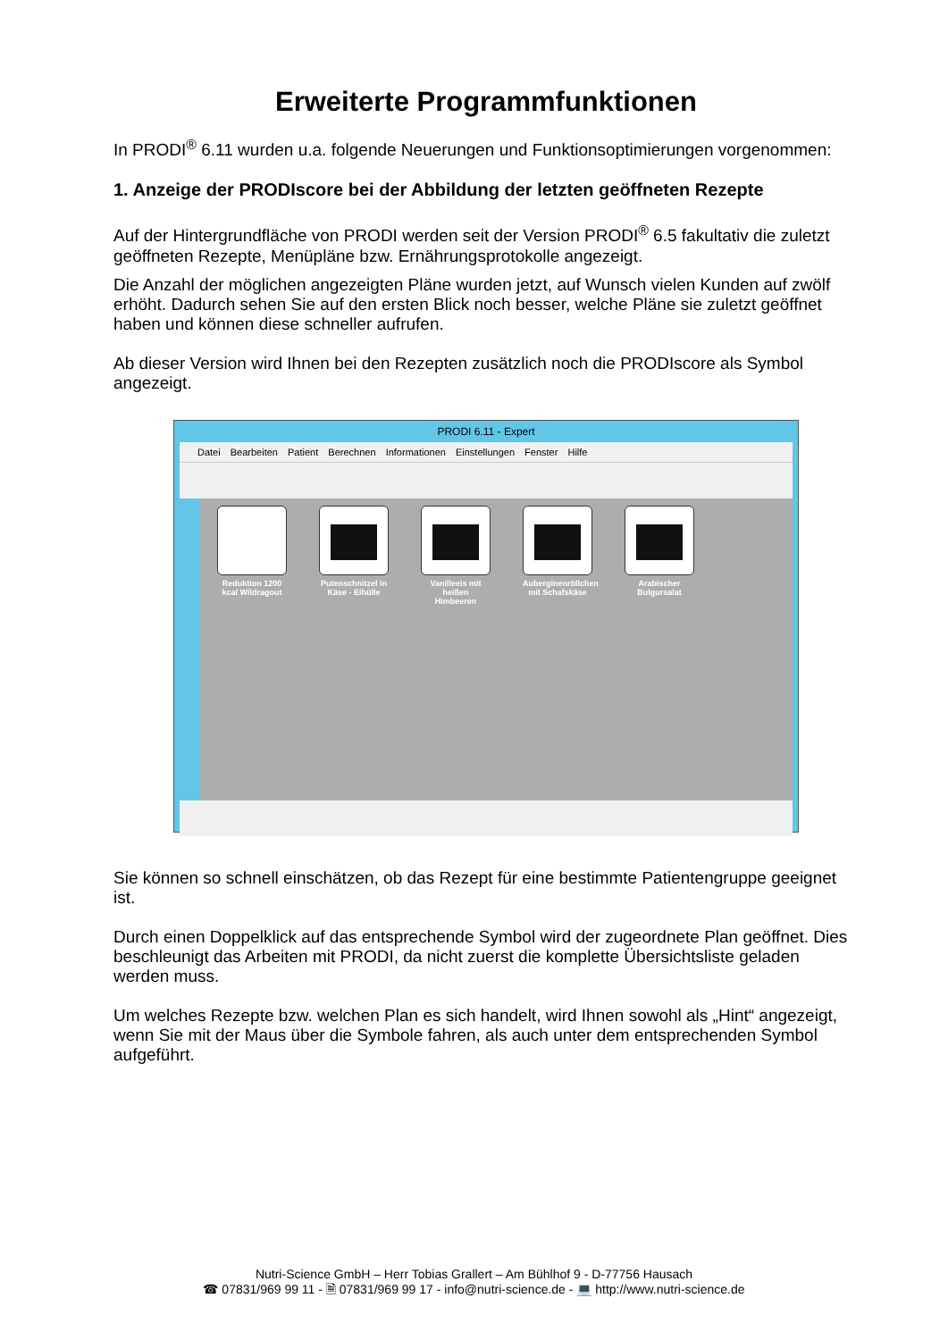Erweiterte Programmfunktionen
In PRODI<sup>®</sup> 6.11 wurden u.a. folgende Neuerungen und Funktionsoptimierungen vorgenommen:
1. Anzeige der PRODIscore bei der Abbildung der letzten geöffneten Rezepte
Auf der Hintergrundfläche von PRODI werden seit der Version PRODI<sup>®</sup> 6.5 fakultativ die zuletzt geöffneten Rezepte, Menüpläne bzw. Ernährungsprotokolle angezeigt.
Die Anzahl der möglichen angezeigten Pläne wurden jetzt, auf Wunsch vielen Kunden auf zwölf erhöht. Dadurch sehen Sie auf den ersten Blick noch besser, welche Pläne sie zuletzt geöffnet haben und können diese schneller aufrufen.
Ab dieser Version wird Ihnen bei den Rezepten zusätzlich noch die PRODIscore als Symbol angezeigt.
PRODI 6.11 - Expert
Datei Bearbeiten Patient Berechnen Informationen Einstellungen Fenster Hilfe
Reduktion 1200 kcal Wildragout
Putenschnitzel in Käse - Eihülle
Vanilleeis mit heißen Himbeeren
Auberginenröllchen mit Schafskäse
Arabischer Bulgursalat
Sie können so schnell einschätzen, ob das Rezept für eine bestimmte Patientengruppe geeignet ist.
Durch einen Doppelklick auf das entsprechende Symbol wird der zugeordnete Plan geöffnet. Dies beschleunigt das Arbeiten mit PRODI, da nicht zuerst die komplette Übersichtsliste geladen werden muss.
Um welches Rezepte bzw. welchen Plan es sich handelt, wird Ihnen sowohl als „Hint“ angezeigt, wenn Sie mit der Maus über die Symbole fahren, als auch unter dem entsprechenden Symbol aufgeführt.
Nutri-Science GmbH – Herr Tobias Grallert – Am Bühlhof 9 - D-77756 Hausach
☎ 07831/969 99 11 - 🗎 07831/969 99 17 - info@nutri-science.de - 💻 http://www.nutri-science.de